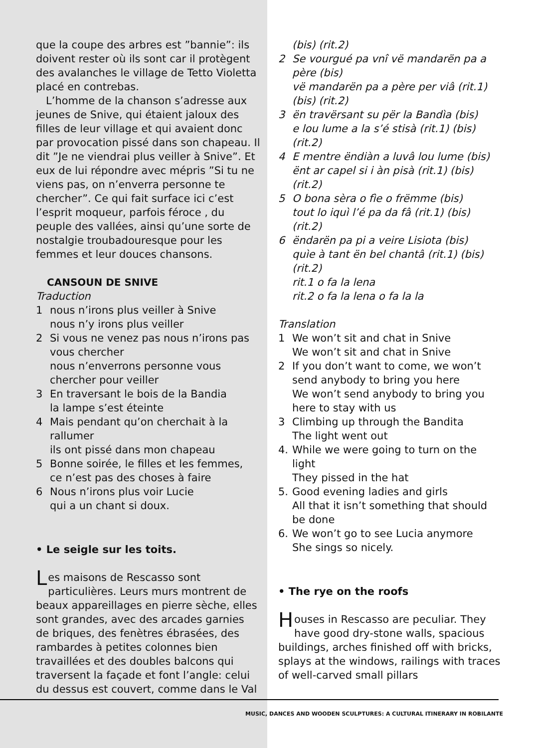que la coupe des arbres est ”bannie”: ils doivent rester où ils sont car il protègent des avalanches le village de Tetto Violetta placé en contrebas.
L’homme de la chanson s’adresse aux jeunes de Snive, qui étaient jaloux des filles de leur village et qui avaient donc par provocation pissé dans son chapeau. Il dit ”Je ne viendrai plus veiller à Snive”. Et eux de lui répondre avec mépris ”Si tu ne viens pas, on n’enverra personne te chercher”. Ce qui fait surface ici c’est l’esprit moqueur, parfois féroce , du peuple des vallées, ainsi qu’une sorte de nostalgie troubadouresque pour les femmes et leur douces chansons.
CANSOUN DE SNIVE
Traduction
1 nous n’irons plus veiller à Snive
nous n’y irons plus veiller
2 Si vous ne venez pas nous n’irons pas vous chercher
nous n’enverrons personne vous chercher pour veiller
3 En traversant le bois de la Bandia
la lampe s’est éteinte
4 Mais pendant qu’on cherchait à la rallumer
ils ont pissé dans mon chapeau
5 Bonne soirée, le filles et les femmes,
ce n’est pas des choses à faire
6 Nous n’irons plus voir Lucie
qui a un chant si doux.
• Le seigle sur les toits.
Les maisons de Rescasso sont particulières. Leurs murs montrent de beaux appareillages en pierre sèche, elles sont grandes, avec des arcades garnies de briques, des fenètres ébrasées, des rambardes à petites colonnes bien travaillées et des doubles balcons qui traversent la façade et font l’angle: celui du dessus est couvert, comme dans le Val
(bis) (rit.2)
2 Se vourgué pa vnî vë mandarën pa a père (bis)
vë mandarën pa a père per viâ (rit.1) (bis) (rit.2)
3 ën travërsant su për la Bandìa (bis)
e lou lume a la s’é stisà (rit.1) (bis) (rit.2)
4 E mentre ëndiàn a luvâ lou lume (bis)
ënt ar capel si i àn pisà (rit.1) (bis) (rit.2)
5 O bona sèra o fìe o frëmme (bis)
tout lo iquì l’é pa da fâ (rit.1) (bis) (rit.2)
6 ëndarën pa pi a veire Lisiota (bis)
quìe à tant ën bel chantâ (rit.1) (bis) (rit.2)
rit.1 o fa la lena
rit.2 o fa la lena o fa la la
Translation
1 We won’t sit and chat in Snive
We won’t sit and chat in Snive
2 If you don’t want to come, we won’t send anybody to bring you here
We won’t send anybody to bring you here to stay with us
3 Climbing up through the Bandita
The light went out
4. While we were going to turn on the light
They pissed in the hat
5. Good evening ladies and girls
All that it isn’t something that should be done
6. We won’t go to see Lucia anymore
She sings so nicely.
• The rye on the roofs
Houses in Rescasso are peculiar. They have good dry-stone walls, spacious buildings, arches finished off with bricks, splays at the windows, railings with traces of well-carved small pillars
MUSIC, DANCES AND WOODEN SCULPTURES: A CULTURAL ITINERARY IN ROBILANTE